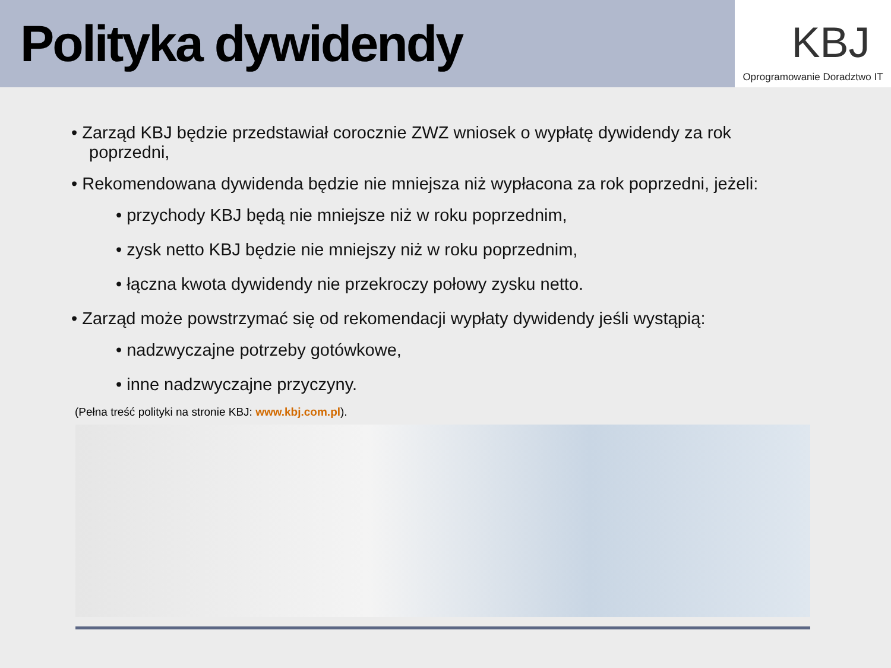Polityka dywidendy
KBJ
Oprogramowanie Doradztwo IT
• Zarząd KBJ będzie przedstawiał corocznie ZWZ wniosek o wypłatę dywidendy za rok poprzedni,
• Rekomendowana dywidenda będzie nie mniejsza niż wypłacona za rok poprzedni, jeżeli:
• przychody KBJ będą nie mniejsze niż w roku poprzednim,
• zysk netto KBJ będzie nie mniejszy niż w roku poprzednim,
• łączna kwota dywidendy nie przekroczy połowy zysku netto.
• Zarząd może powstrzymać się od rekomendacji wypłaty dywidendy jeśli wystąpią:
• nadzwyczajne potrzeby gotówkowe,
• inne nadzwyczajne przyczyny.
(Pełna treść polityki na stronie KBJ: www.kbj.com.pl).